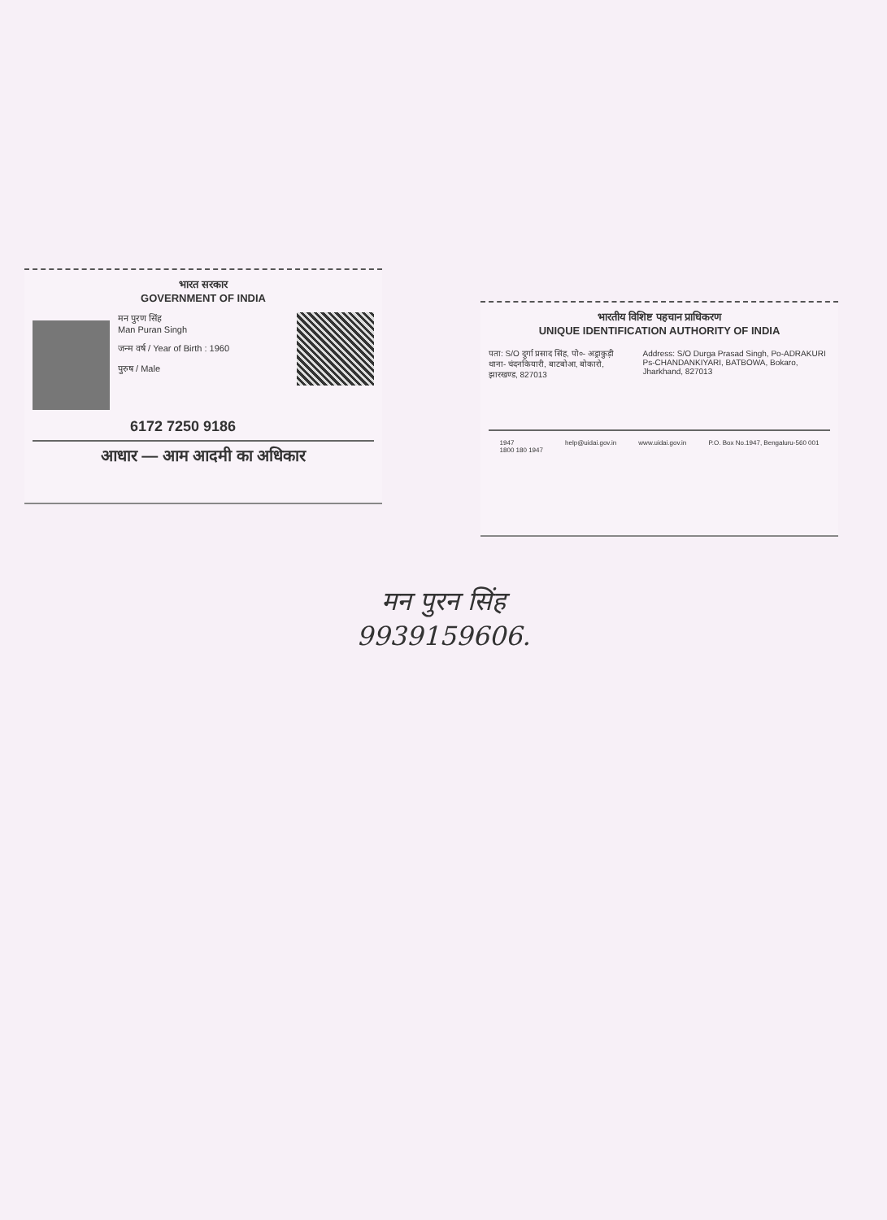भारत सरकार
GOVERNMENT OF INDIA
मन पुरण सिंह
Man Puran Singh
जन्म वर्ष / Year of Birth : 1960
पुरुष / Male
6172 7250 9186
आधार — आम आदमी का अधिकार
भारतीय विशिष्ट पहचान प्राधिकरण
UNIQUE IDENTIFICATION AUTHORITY OF INDIA
पता: S/O दुर्गा प्रसाद सिंह, पो०- अड्राकुड़ी थाना- चंदनकियारी, बाटबोआ, बोकारो, झारखण्ड, 827013
Address: S/O Durga Prasad Singh, Po-ADRAKURI Ps-CHANDANKIYARI, BATBOWA, Bokaro, Jharkhand, 827013
1947
1800 180 1947 help@uidai.gov.in www.uidai.gov.in P.O. Box No.1947, Bengaluru-560 001
मन पुरन सिंह
9939159606.